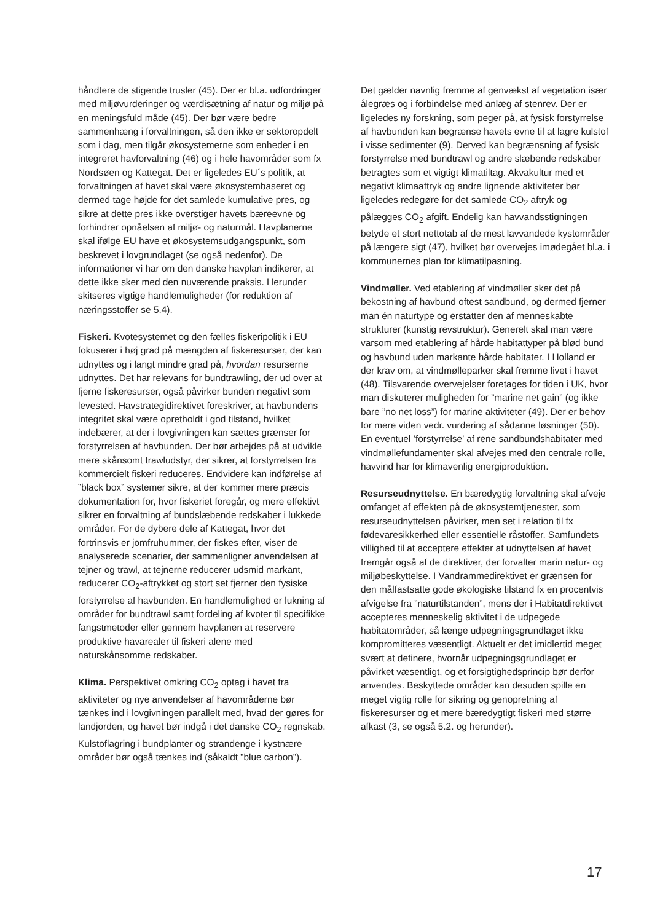håndtere de stigende trusler (45). Der er bl.a. udfordringer med miljøvurderinger og værdisætning af natur og miljø på en meningsfuld måde (45). Der bør være bedre sammenhæng i forvaltningen, så den ikke er sektoropdelt som i dag, men tilgår økosystemerne som enheder i en integreret havforvaltning (46) og i hele havområder som fx Nordsøen og Kattegat. Det er ligeledes EU´s politik, at forvaltningen af havet skal være økosystembaseret og dermed tage højde for det samlede kumulative pres, og sikre at dette pres ikke overstiger havets bæreevne og forhindrer opnåelsen af miljø- og naturmål. Havplanerne skal ifølge EU have et økosystemsudgangspunkt, som beskrevet i lovgrundlaget (se også nedenfor). De informationer vi har om den danske havplan indikerer, at dette ikke sker med den nuværende praksis. Herunder skitseres vigtige handlemuligheder (for reduktion af næringsstoffer se 5.4).
Fiskeri. Kvotesystemet og den fælles fiskeripolitik i EU fokuserer i høj grad på mængden af fiskeresurser, der kan udnyttes og i langt mindre grad på, hvordan resurserne udnyttes. Det har relevans for bundtrawling, der ud over at fjerne fiskeresurser, også påvirker bunden negativt som levested. Havstrategidirektivet foreskriver, at havbundens integritet skal være opretholdt i god tilstand, hvilket indebærer, at der i lovgivningen kan sættes grænser for forstyrrelsen af havbunden. Der bør arbejdes på at udvikle mere skånsomt trawludstyr, der sikrer, at forstyrrelsen fra kommercielt fiskeri reduceres. Endvidere kan indførelse af ”black box” systemer sikre, at der kommer mere præcis dokumentation for, hvor fiskeriet foregår, og mere effektivt sikrer en forvaltning af bundslæbende redskaber i lukkede områder. For de dybere dele af Kattegat, hvor det fortrinsvis er jomfruhummer, der fiskes efter, viser de analyserede scenarier, der sammenligner anvendelsen af tejner og trawl, at tejnerne reducerer udsmid markant, reducerer CO<sub>2</sub>-aftrykket og stort set fjerner den fysiske forstyrrelse af havbunden. En handlemulighed er lukning af områder for bundtrawl samt fordeling af kvoter til specifikke fangstmetoder eller gennem havplanen at reservere produktive havarealer til fiskeri alene med naturskånsomme redskaber.
Klima. Perspektivet omkring CO<sub>2</sub> optag i havet fra aktiviteter og nye anvendelser af havområderne bør tænkes ind i lovgivningen parallelt med, hvad der gøres for landjorden, og havet bør indgå i det danske CO<sub>2</sub> regnskab. Kulstoflagring i bundplanter og strandenge i kystnære områder bør også tænkes ind (såkaldt ”blue carbon”).
Det gælder navnlig fremme af genvækst af vegetation især ålegræs og i forbindelse med anlæg af stenrev. Der er ligeledes ny forskning, som peger på, at fysisk forstyrrelse af havbunden kan begrænse havets evne til at lagre kulstof i visse sedimenter (9). Derved kan begrænsning af fysisk forstyrrelse med bundtrawl og andre slæbende redskaber betragtes som et vigtigt klimatiltag. Akvakultur med et negativt klimaaftryk og andre lignende aktiviteter bør ligeledes redegøre for det samlede CO<sub>2</sub> aftryk og pålægges CO<sub>2</sub> afgift. Endelig kan havvandsstigningen betyde et stort nettotab af de mest lavvandede kystområder på længere sigt (47), hvilket bør overvejes imødegået bl.a. i kommunernes plan for klimatilpasning.
Vindmøller. Ved etablering af vindmøller sker det på bekostning af havbund oftest sandbund, og dermed fjerner man én naturtype og erstatter den af menneskabte strukturer (kunstig revstruktur). Generelt skal man være varsom med etablering af hårde habitattyper på blød bund og havbund uden markante hårde habitater. I Holland er der krav om, at vindmølleparker skal fremme livet i havet (48). Tilsvarende overvejelser foretages for tiden i UK, hvor man diskuterer muligheden for ”marine net gain” (og ikke bare ”no net loss”) for marine aktiviteter (49). Der er behov for mere viden vedr. vurdering af sådanne løsninger (50). En eventuel ’forstyrrelse’ af rene sandbundshabitater med vindmøllefundamenter skal afvejes med den centrale rolle, havvind har for klimavenlig energiproduktion.
Resurseudnyttelse. En bæredygtig forvaltning skal afveje omfanget af effekten på de økosystemtjenester, som resurseudnyttelsen påvirker, men set i relation til fx fødevaresikkerhed eller essentielle råstoffer. Samfundets villighed til at acceptere effekter af udnyttelsen af havet fremgår også af de direktiver, der forvalter marin natur- og miljøbeskyttelse. I Vandrammedirektivet er grænsen for den målfastsatte gode økologiske tilstand fx en procentvis afvigelse fra ”naturtilstanden”, mens der i Habitatdirektivet accepteres menneskelig aktivitet i de udpegede habitatområder, så længe udpegningsgrundlaget ikke kompromitteres væsentligt. Aktuelt er det imidlertid meget svært at definere, hvornår udpegningsgrundlaget er påvirket væsentligt, og et forsigtighedsprincip bør derfor anvendes. Beskyttede områder kan desuden spille en meget vigtig rolle for sikring og genopretning af fiskeresurser og et mere bæredygtigt fiskeri med større afkast (3, se også 5.2. og herunder).
17